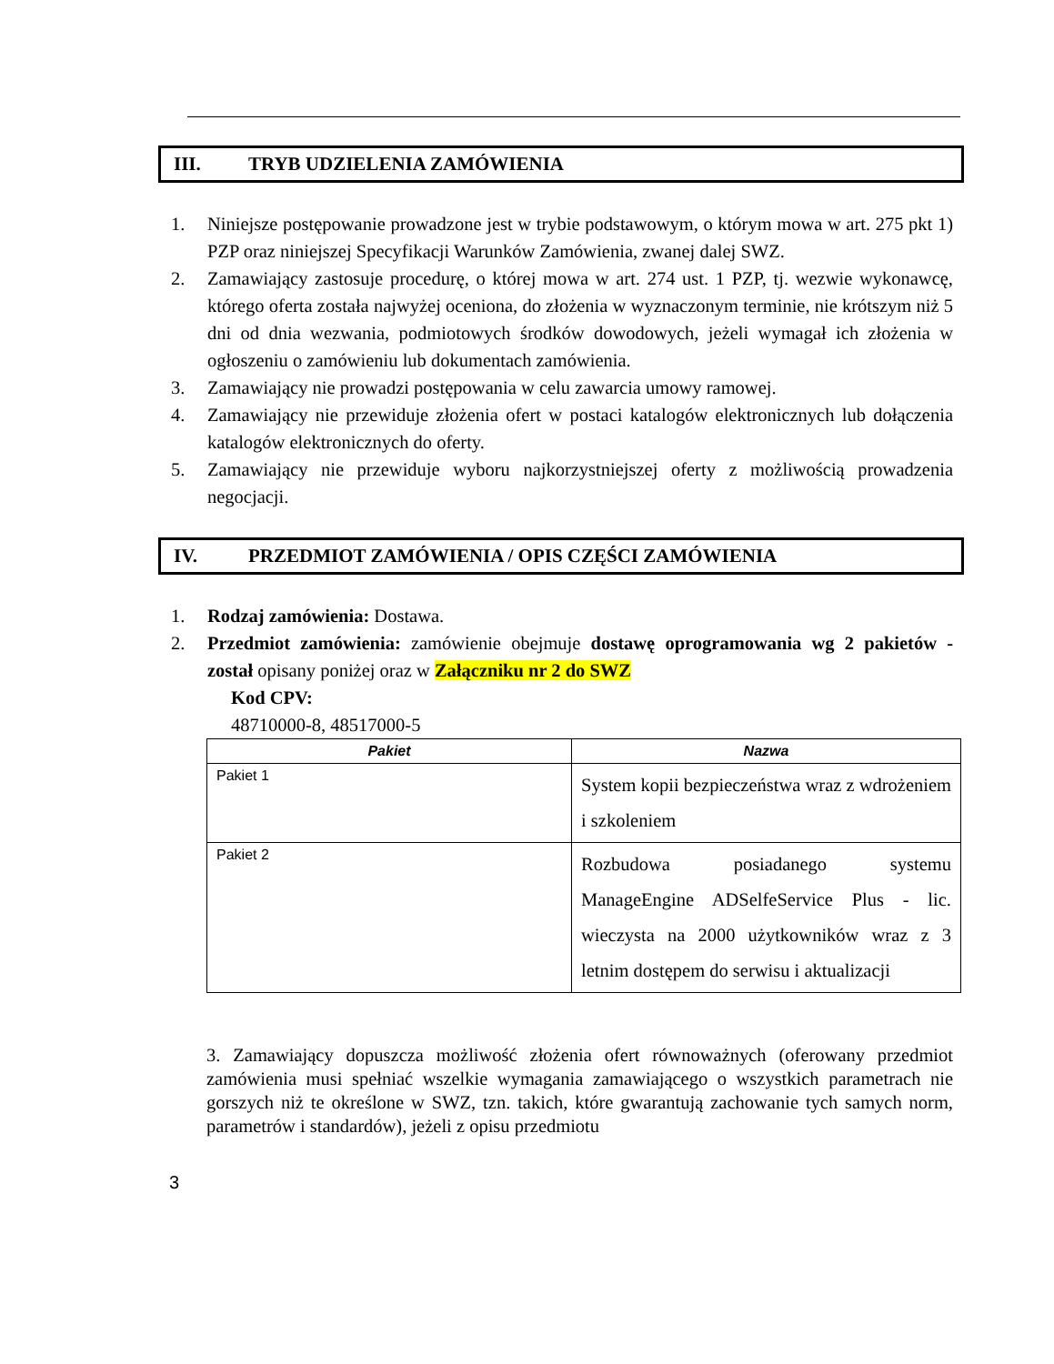III. TRYB UDZIELENIA ZAMÓWIENIA
1. Niniejsze postępowanie prowadzone jest w trybie podstawowym, o którym mowa w art. 275 pkt 1) PZP oraz niniejszej Specyfikacji Warunków Zamówienia, zwanej dalej SWZ.
2. Zamawiający zastosuje procedurę, o której mowa w art. 274 ust. 1 PZP, tj. wezwie wykonawcę, którego oferta została najwyżej oceniona, do złożenia w wyznaczonym terminie, nie krótszym niż 5 dni od dnia wezwania, podmiotowych środków dowodowych, jeżeli wymagał ich złożenia w ogłoszeniu o zamówieniu lub dokumentach zamówienia.
3. Zamawiający nie prowadzi postępowania w celu zawarcia umowy ramowej.
4. Zamawiający nie przewiduje złożenia ofert w postaci katalogów elektronicznych lub dołączenia katalogów elektronicznych do oferty.
5. Zamawiający nie przewiduje wyboru najkorzystniejszej oferty z możliwością prowadzenia negocjacji.
IV. PRZEDMIOT ZAMÓWIENIA / OPIS CZĘŚCI ZAMÓWIENIA
1. Rodzaj zamówienia: Dostawa.
2. Przedmiot zamówienia: zamówienie obejmuje dostawę oprogramowania wg 2 pakietów - został opisany poniżej oraz w Załączniku nr 2 do SWZ
Kod CPV:
48710000-8, 48517000-5
| Pakiet | Nazwa |
| --- | --- |
| Pakiet 1 | System kopii bezpieczeństwa wraz z wdrożeniem i szkoleniem |
| Pakiet 2 | Rozbudowa posiadanego systemu ManageEngine ADSelfeService Plus - lic. wieczysta na 2000 użytkowników wraz z 3 letnim dostępem do serwisu i aktualizacji |
3. Zamawiający dopuszcza możliwość złożenia ofert równoważnych (oferowany przedmiot zamówienia musi spełniać wszelkie wymagania zamawiającego o wszystkich parametrach nie gorszych niż te określone w SWZ, tzn. takich, które gwarantują zachowanie tych samych norm, parametrów i standardów), jeżeli z opisu przedmiotu
3